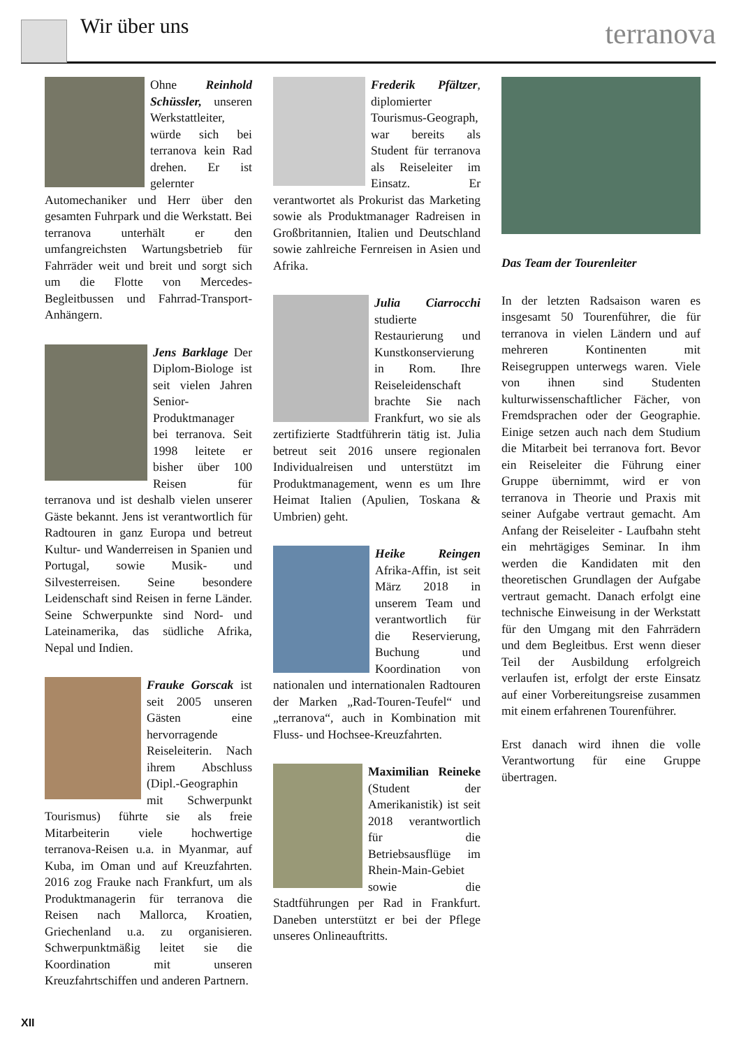Wir über uns terranova
Ohne Reinhold Schüssler, unseren Werkstattleiter, würde sich bei terranova kein Rad drehen. Er ist gelernter Automechaniker und Herr über den gesamten Fuhrpark und die Werkstatt. Bei terranova unterhält er den umfangreichsten Wartungsbetrieb für Fahrräder weit und breit und sorgt sich um die Flotte von Mercedes-Begleitbussen und Fahrrad-Transport-Anhängern.
Jens Barklage Der Diplom-Biologe ist seit vielen Jahren Senior-Produktmanager bei terranova. Seit 1998 leitete er bisher über 100 Reisen für terranova und ist deshalb vielen unserer Gäste bekannt. Jens ist verantwortlich für Radtouren in ganz Europa und betreut Kultur- und Wanderreisen in Spanien und Portugal, sowie Musik- und Silvesterreisen. Seine besondere Leidenschaft sind Reisen in ferne Länder. Seine Schwerpunkte sind Nord- und Lateinamerika, das südliche Afrika, Nepal und Indien.
Frauke Gorscak ist seit 2005 unseren Gästen eine hervorragende Reiseleiterin. Nach ihrem Abschluss (Dipl.-Geographin mit Schwerpunkt Tourismus) führte sie als freie Mitarbeiterin viele hochwertige terranova-Reisen u.a. in Myanmar, auf Kuba, im Oman und auf Kreuzfahrten. 2016 zog Frauke nach Frankfurt, um als Produktmanagerin für terranova die Reisen nach Mallorca, Kroatien, Griechenland u.a. zu organisieren. Schwerpunktmäßig leitet sie die Koordination mit unseren Kreuzfahrtschiffen und anderen Partnern.
Frederik Pfältzer, diplomierter Tourismus-Geograph, war bereits als Student für terranova als Reiseleiter im Einsatz. Er verantwortet als Prokurist das Marketing sowie als Produktmanager Radreisen in Großbritannien, Italien und Deutschland sowie zahlreiche Fernreisen in Asien und Afrika.
Julia Ciarrocchi studierte Restaurierung und Kunstkonservierung in Rom. Ihre Reiseleidenschaft brachte Sie nach Frankfurt, wo sie als zertifizierte Stadtführerin tätig ist. Julia betreut seit 2016 unsere regionalen Individualreisen und unterstützt im Produktmanagement, wenn es um Ihre Heimat Italien (Apulien, Toskana & Umbrien) geht.
Heike Reingen Afrika-Affin, ist seit März 2018 in unserem Team und verantwortlich für die Reservierung, Buchung und Koordination von nationalen und internationalen Radtouren der Marken „Rad-Touren-Teufel“ und „terranova“, auch in Kombination mit Fluss- und Hochsee-Kreuzfahrten.
Maximilian Reineke (Student der Amerikanistik) ist seit 2018 verantwortlich für die Betriebsausflüge im Rhein-Main-Gebiet sowie die Stadtführungen per Rad in Frankfurt. Daneben unterstützt er bei der Pflege unseres Onlineauftritts.
Das Team der Tourenleiter
In der letzten Radsaison waren es insgesamt 50 Tourenführer, die für terranova in vielen Ländern und auf mehreren Kontinenten mit Reisegruppen unterwegs waren. Viele von ihnen sind Studenten kulturwissenschaftlicher Fächer, von Fremdsprachen oder der Geographie. Einige setzen auch nach dem Studium die Mitarbeit bei terranova fort. Bevor ein Reiseleiter die Führung einer Gruppe übernimmt, wird er von terranova in Theorie und Praxis mit seiner Aufgabe vertraut gemacht. Am Anfang der Reiseleiter - Laufbahn steht ein mehrtägiges Seminar. In ihm werden die Kandidaten mit den theoretischen Grundlagen der Aufgabe vertraut gemacht. Danach erfolgt eine technische Einweisung in der Werkstatt für den Umgang mit den Fahrrädern und dem Begleitbus. Erst wenn dieser Teil der Ausbildung erfolgreich verlaufen ist, erfolgt der erste Einsatz auf einer Vorbereitungsreise zusammen mit einem erfahrenen Tourenführer.
Erst danach wird ihnen die volle Verantwortung für eine Gruppe übertragen.
XII